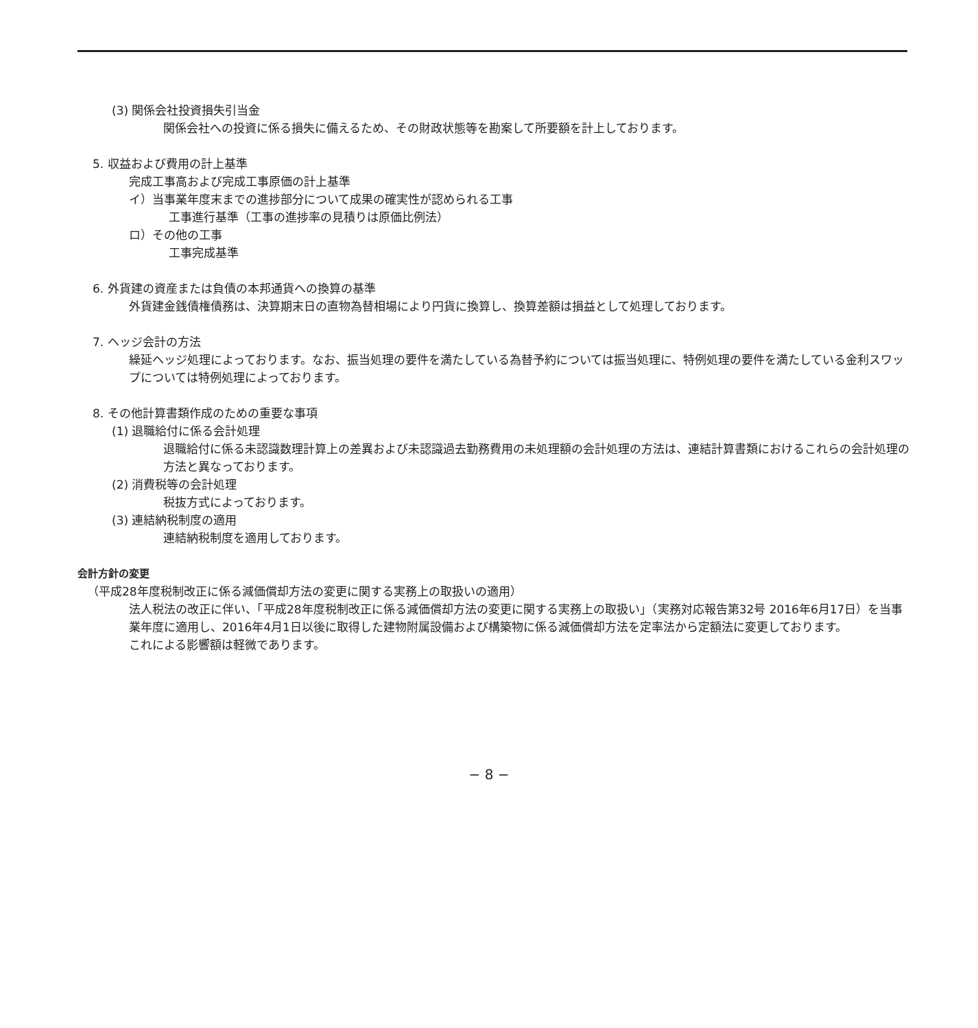(3) 関係会社投資損失引当金
関係会社への投資に係る損失に備えるため、その財政状態等を勘案して所要額を計上しております。
5. 収益および費用の計上基準
完成工事高および完成工事原価の計上基準
イ）当事業年度末までの進捗部分について成果の確実性が認められる工事
工事進行基準（工事の進捗率の見積りは原価比例法）
ロ）その他の工事
工事完成基準
6. 外貨建の資産または負債の本邦通貨への換算の基準
外貨建金銭債権債務は、決算期末日の直物為替相場により円貨に換算し、換算差額は損益として処理しております。
7. ヘッジ会計の方法
繰延ヘッジ処理によっております。なお、振当処理の要件を満たしている為替予約については振当処理に、特例処理の要件を満たしている金利スワップについては特例処理によっております。
8. その他計算書類作成のための重要な事項
(1) 退職給付に係る会計処理
退職給付に係る未認識数理計算上の差異および未認識過去勤務費用の未処理額の会計処理の方法は、連結計算書類におけるこれらの会計処理の方法と異なっております。
(2) 消費税等の会計処理
税抜方式によっております。
(3) 連結納税制度の適用
連結納税制度を適用しております。
会計方針の変更
（平成28年度税制改正に係る減価償却方法の変更に関する実務上の取扱いの適用）
法人税法の改正に伴い、「平成28年度税制改正に係る減価償却方法の変更に関する実務上の取扱い」（実務対応報告第32号 2016年6月17日）を当事業年度に適用し、2016年4月1日以後に取得した建物附属設備および構築物に係る減価償却方法を定率法から定額法に変更しております。
これによる影響額は軽微であります。
− 8 −